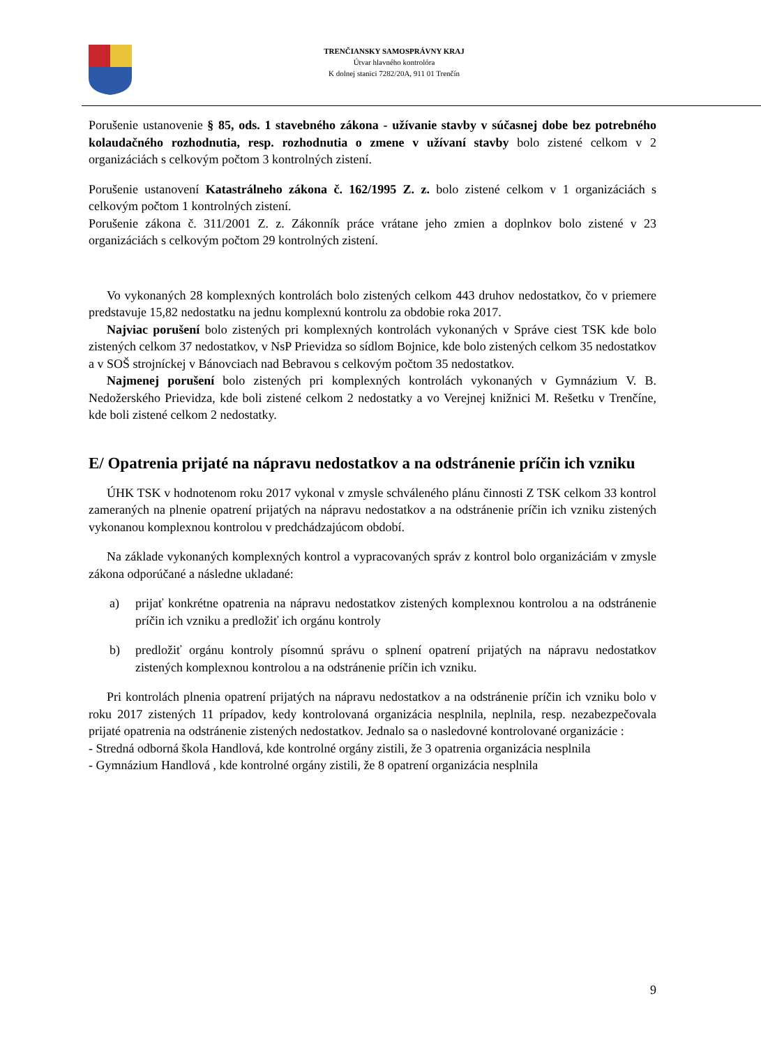TRENČIANSKY SAMOSPRÁVNY KRAJ
Útvar hlavného kontrolóra
K dolnej stanici 7282/20A, 911 01 Trenčín
Porušenie ustanovenie § 85, ods. 1 stavebného zákona - užívanie stavby v súčasnej dobe bez potrebného kolaudačného rozhodnutia, resp. rozhodnutia o zmene v užívaní stavby bolo zistené celkom v 2 organizáciách s celkovým počtom 3 kontrolných zistení.
Porušenie ustanovení Katastrálneho zákona č. 162/1995 Z. z. bolo zistené celkom v 1 organizáciách s celkovým počtom 1 kontrolných zistení.
Porušenie zákona č. 311/2001 Z. z. Zákonník práce vrátane jeho zmien a doplnkov bolo zistené v 23 organizáciách s celkovým počtom 29 kontrolných zistení.
Vo vykonaných 28 komplexných kontrolách bolo zistených celkom 443 druhov nedostatkov, čo v priemere predstavuje 15,82 nedostatku na jednu komplexnú kontrolu za obdobie roka 2017.
Najviac porušení bolo zistených pri komplexných kontrolách vykonaných v Správe ciest TSK kde bolo zistených celkom 37 nedostatkov, v NsP Prievidza so sídlom Bojnice, kde bolo zistených celkom 35 nedostatkov a v SOŠ strojníckej v Bánovciach nad Bebravou s celkovým počtom 35 nedostatkov.
Najmenej porušení bolo zistených pri komplexných kontrolách vykonaných v Gymnázium V. B. Nedožerského Prievidza, kde boli zistené celkom 2 nedostatky a vo Verejnej knižnici M. Rešetku v Trenčíne, kde boli zistené celkom 2 nedostatky.
E/ Opatrenia prijaté na nápravu nedostatkov a na odstránenie príčin ich vzniku
ÚHK TSK v hodnotenom roku 2017 vykonal v zmysle schváleného plánu činnosti Z TSK celkom 33 kontrol zameraných na plnenie opatrení prijatých na nápravu nedostatkov a na odstránenie príčin ich vzniku zistených vykonanou komplexnou kontrolou v predchádzajúcom období.
Na základe vykonaných komplexných kontrol a vypracovaných správ z kontrol bolo organizáciám v zmysle zákona odporúčané a následne ukladané:
a) prijať konkrétne opatrenia na nápravu nedostatkov zistených komplexnou kontrolou a na odstránenie príčin ich vzniku a predložiť ich orgánu kontroly
b) predložiť orgánu kontroly písomnú správu o splnení opatrení prijatých na nápravu nedostatkov zistených komplexnou kontrolou a na odstránenie príčin ich vzniku.
Pri kontrolách plnenia opatrení prijatých na nápravu nedostatkov a na odstránenie príčin ich vzniku bolo v roku 2017 zistených 11 prípadov, kedy kontrolovaná organizácia nesplnila, neplnila, resp. nezabezpečovala prijaté opatrenia na odstránenie zistených nedostatkov. Jednalo sa o nasledovné kontrolované organizácie :
- Stredná odborná škola Handlová, kde kontrolné orgány zistili, že 3 opatrenia organizácia nesplnila
- Gymnázium Handlová , kde kontrolné orgány zistili, že 8 opatrení organizácia nesplnila
9